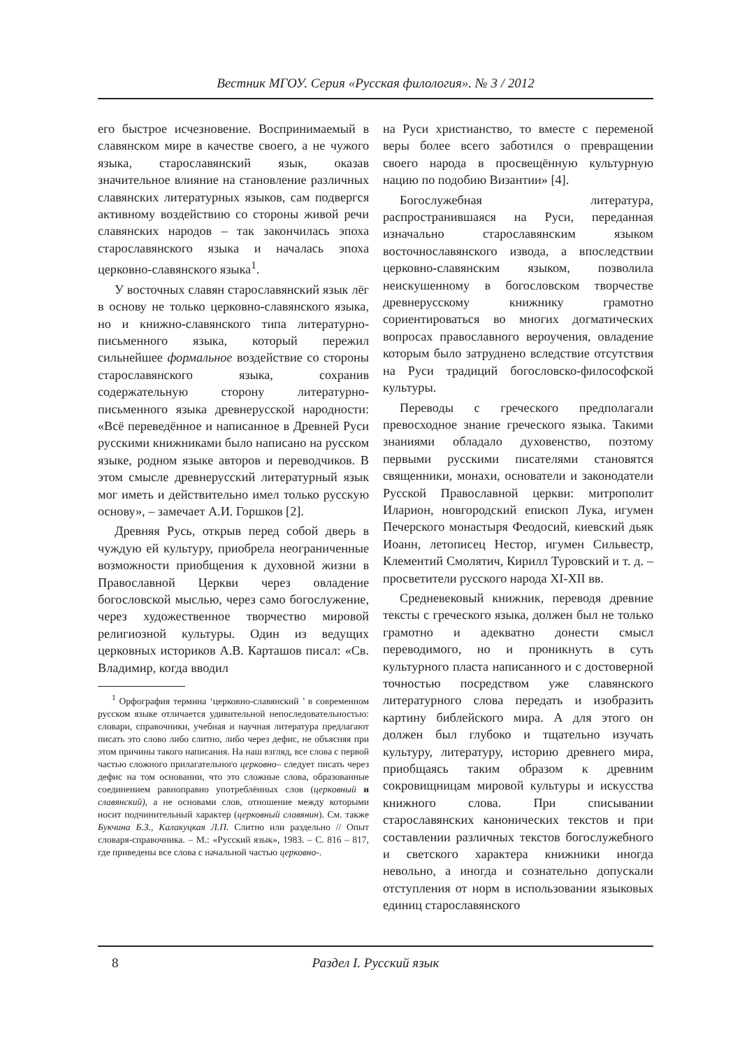Вестник МГОУ. Серия «Русская филология». № 3 / 2012
его быстрое исчезновение. Воспринимаемый в славянском мире в качестве своего, а не чужого языка, старославянский язык, оказав значительное влияние на становление различных славянских литературных языков, сам подвергся активному воздействию со стороны живой речи славянских народов – так закончилась эпоха старославянского языка и началась эпоха церковно-славянского языка<sup>1</sup>.
У восточных славян старославянский язык лёг в основу не только церковно-славянского языка, но и книжно-славянского типа литературно-письменного языка, который пережил сильнейшее формальное воздействие со стороны старославянского языка, сохранив содержательную сторону литературно-письменного языка древнерусской народности: «Всё переведённое и написанное в Древней Руси русскими книжниками было написано на русском языке, родном языке авторов и переводчиков. В этом смысле древнерусский литературный язык мог иметь и действительно имел только русскую основу», – замечает А.И. Горшков [2].
Древняя Русь, открыв перед собой дверь в чуждую ей культуру, приобрела неограниченные возможности приобщения к духовной жизни в Православной Церкви через овладение богословской мыслью, через само богослужение, через художественное творчество мировой религиозной культуры. Один из ведущих церковных историков А.В. Карташов писал: «Св. Владимир, когда вводил
<sup>1</sup> Орфография термина ‘церковно-славянский ’ в современном русском языке отличается удивительной непоследовательностью: словари, справочники, учебная и научная литература предлагают писать это слово либо слитно, либо через дефис, не объясняя при этом причины такого написания. На наш взгляд, все слова с первой частью сложного прилагательного церковно– следует писать через дефис на том основании, что это сложные слова, образованные соединением равноправно употреблённых слов (церковный и славянский), а не основами слов, отношение между которыми носит подчинительный характер (церковный славянин). См. также Букчина Б.З., Калакуцкая Л.П. Слитно или раздельно // Опыт словаря-справочника. – М.: «Русский язык», 1983. – С. 816 – 817, где приведены все слова с начальной частью церковно-.
на Руси христианство, то вместе с переменой веры более всего заботился о превращении своего народа в просвещённую культурную нацию по подобию Византии» [4].
Богослужебная литература, распространившаяся на Руси, переданная изначально старославянским языком восточнославянского извода, а впоследствии церковно-славянским языком, позволила неискушенному в богословском творчестве древнерусскому книжнику грамотно сориентироваться во многих догматических вопросах православного вероучения, овладение которым было затруднено вследствие отсутствия на Руси традиций богословско-философской культуры.
Переводы с греческого предполагали превосходное знание греческого языка. Такими знаниями обладало духовенство, поэтому первыми русскими писателями становятся священники, монахи, основатели и законодатели Русской Православной церкви: митрополит Иларион, новгородский епископ Лука, игумен Печерского монастыря Феодосий, киевский дьяк Иоанн, летописец Нестор, игумен Сильвестр, Клементий Смолятич, Кирилл Туровский и т. д. – просветители русского народа XI-XII вв.
Средневековый книжник, переводя древние тексты с греческого языка, должен был не только грамотно и адекватно донести смысл переводимого, но и проникнуть в суть культурного пласта написанного и с достоверной точностью посредством уже славянского литературного слова передать и изобразить картину библейского мира. А для этого он должен был глубоко и тщательно изучать культуру, литературу, историю древнего мира, приобщаясь таким образом к древним сокровищницам мировой культуры и искусства книжного слова. При списывании старославянских канонических текстов и при составлении различных текстов богослужебного и светского характера книжники иногда невольно, а иногда и сознательно допускали отступления от норм в использовании языковых единиц старославянского
8 Раздел I. Русский язык